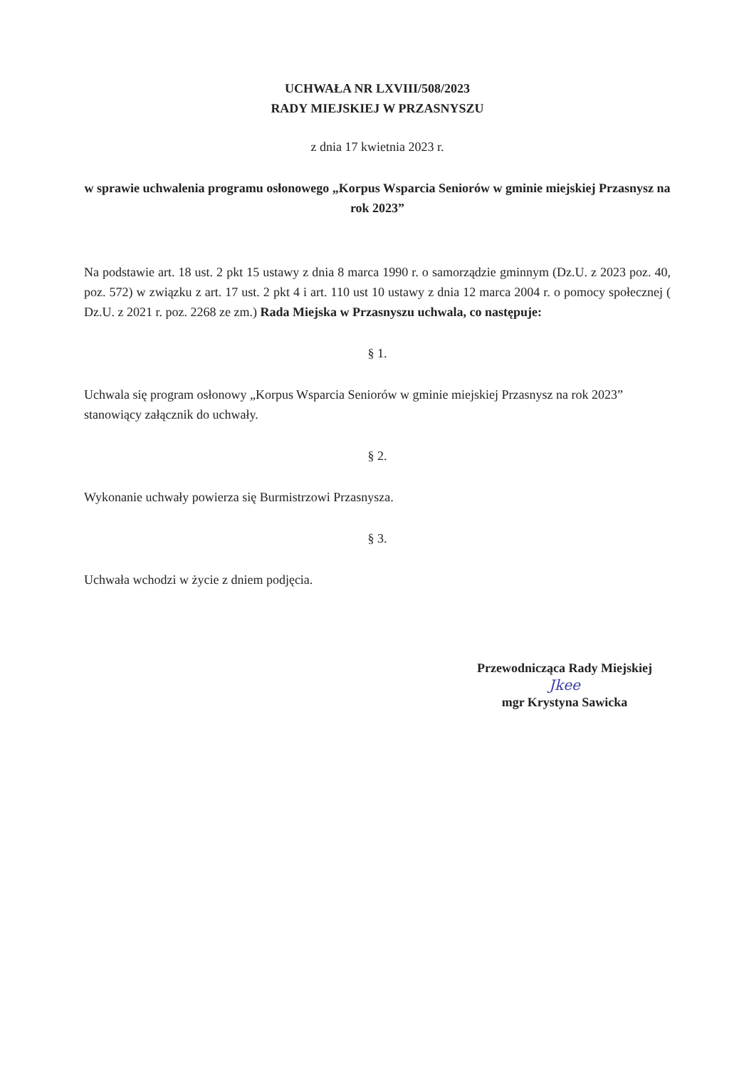UCHWAŁA NR LXVIII/508/2023
RADY MIEJSKIEJ W PRZASNYSZU
z dnia 17 kwietnia 2023 r.
w sprawie uchwalenia programu osłonowego „Korpus Wsparcia Seniorów w gminie miejskiej Przasnysz na rok 2023”
Na podstawie art. 18 ust. 2 pkt 15 ustawy z dnia 8 marca 1990 r. o samorządzie gminnym (Dz.U. z 2023 poz. 40, poz. 572) w związku z art. 17 ust. 2 pkt 4 i art. 110 ust 10 ustawy z dnia 12 marca 2004 r. o pomocy społecznej ( Dz.U. z 2021 r. poz. 2268 ze zm.) Rada Miejska w Przasnyszu uchwala, co następuje:
§ 1.
Uchwala się program osłonowy „Korpus Wsparcia Seniorów w gminie miejskiej Przasnysz na rok 2023” stanowiący załącznik do uchwały.
§ 2.
Wykonanie uchwały powierza się Burmistrzowi Przasnysza.
§ 3.
Uchwała wchodzi w życie z dniem podjęcia.
Przewodnicząca Rady Miejskiej
Jkee
mgr Krystyna Sawicka